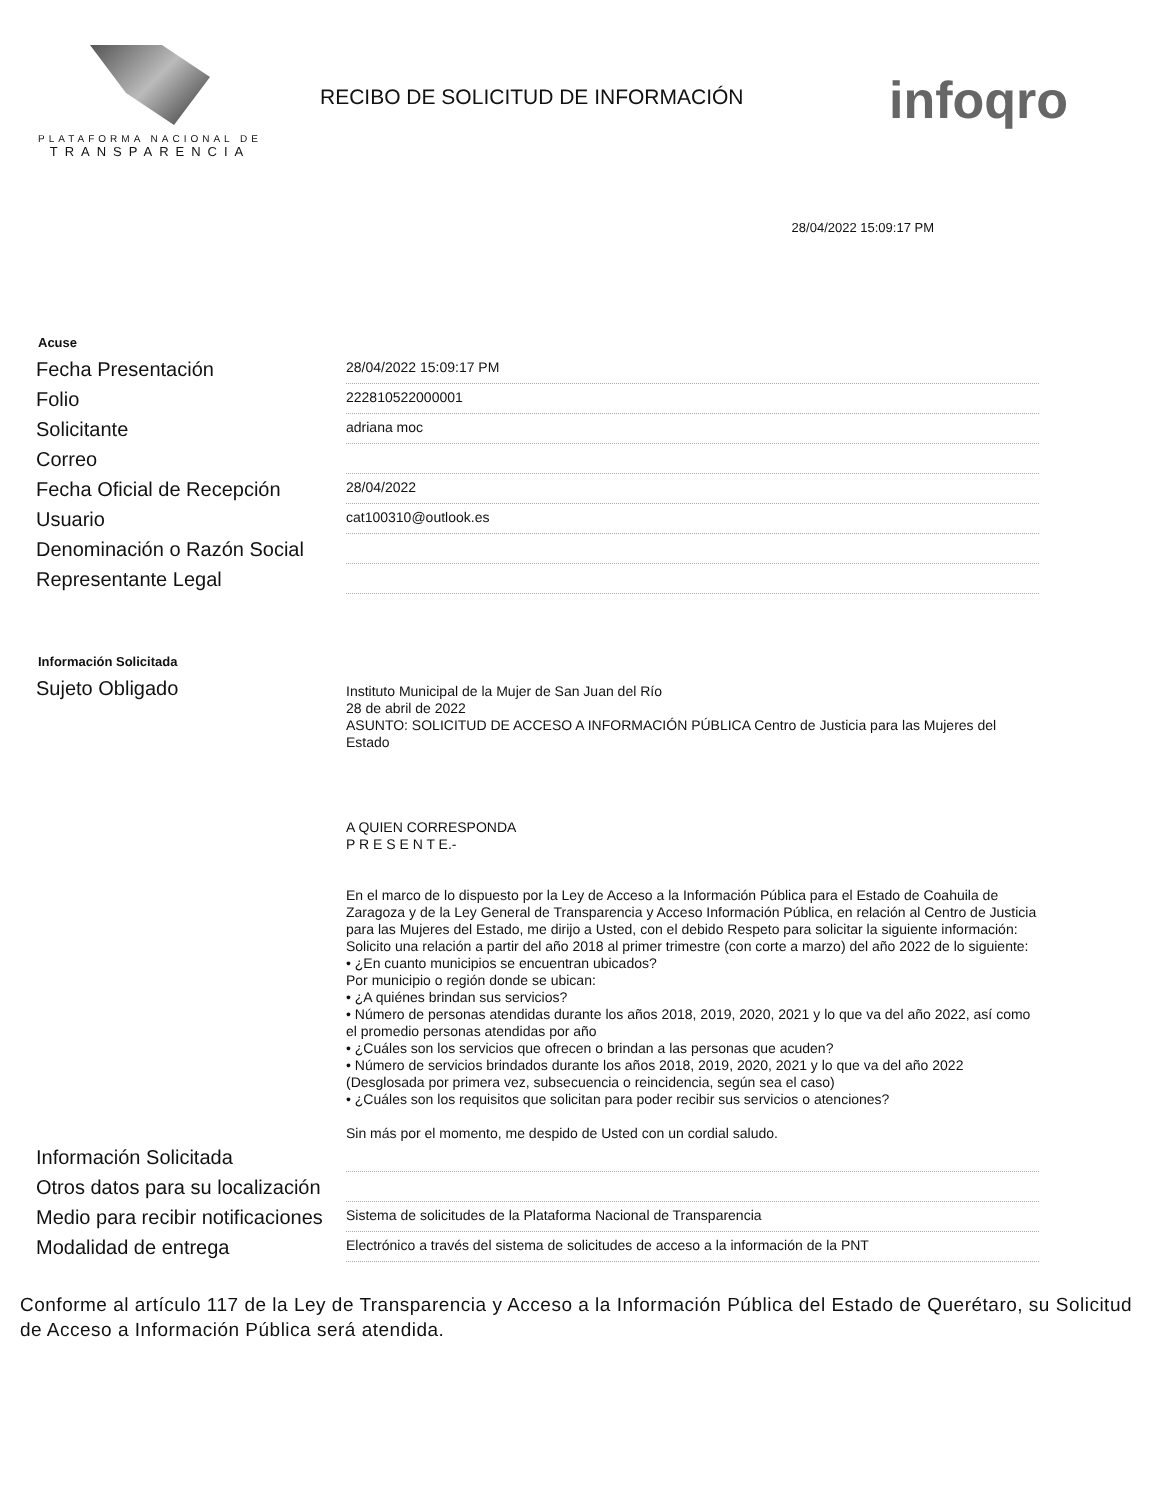PLATAFORMA NACIONAL DE
TRANSPARENCIA
RECIBO DE SOLICITUD DE INFORMACIÓN
infoqro
28/04/2022 15:09:17 PM
Acuse
Fecha Presentación
28/04/2022 15:09:17 PM
Folio
222810522000001
Solicitante
adriana moc
Correo
Fecha Oficial de Recepción
28/04/2022
Usuario
cat100310@outlook.es
Denominación o Razón Social
Representante Legal
Información Solicitada
Sujeto Obligado
Instituto Municipal de la Mujer de San Juan del Río
28 de abril de 2022
ASUNTO: SOLICITUD DE ACCESO A INFORMACIÓN PÚBLICA Centro de Justicia para las Mujeres del Estado
A QUIEN CORRESPONDA
P R E S E N T E.-
En el marco de lo dispuesto por la Ley de Acceso a la Información Pública para el Estado de Coahuila de Zaragoza y de la Ley General de Transparencia y Acceso Información Pública, en relación al Centro de Justicia para las Mujeres del Estado, me dirijo a Usted, con el debido Respeto para solicitar la siguiente información:
Solicito una relación a partir del año 2018 al primer trimestre (con corte a marzo) del año 2022 de lo siguiente:
• ¿En cuanto municipios se encuentran ubicados?
Por municipio o región donde se ubican:
• ¿A quiénes brindan sus servicios?
• Número de personas atendidas durante los años 2018, 2019, 2020, 2021 y lo que va del año 2022, así como el promedio personas atendidas por año
• ¿Cuáles son los servicios que ofrecen o brindan a las personas que acuden?
• Número de servicios brindados durante los años 2018, 2019, 2020, 2021 y lo que va del año 2022 (Desglosada por primera vez, subsecuencia o reincidencia, según sea el caso)
• ¿Cuáles son los requisitos que solicitan para poder recibir sus servicios o atenciones?
Sin más por el momento, me despido de Usted con un cordial saludo.
Información Solicitada
Otros datos para su localización
Medio para recibir notificaciones
Sistema de solicitudes de la Plataforma Nacional de Transparencia
Modalidad de entrega
Electrónico a través del sistema de solicitudes de acceso a la información de la PNT
Conforme al artículo 117 de la Ley de Transparencia y Acceso a la Información Pública del Estado de Querétaro, su Solicitud de Acceso a Información Pública será atendida.